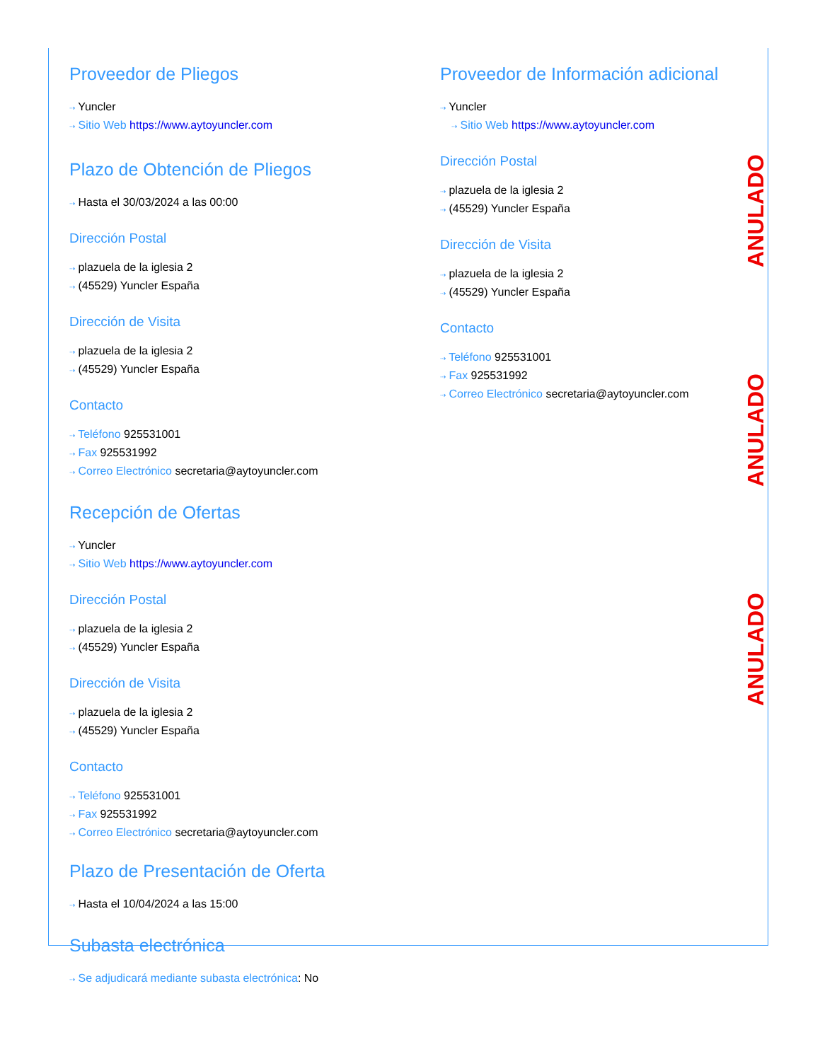ANULADO
ANULADO
ANULADO
Proveedor de Pliegos
⇢ Yuncler
⇢ Sitio Web https://www.aytoyuncler.com
Plazo de Obtención de Pliegos
⇢ Hasta el 30/03/2024 a las 00:00
Dirección Postal
⇢ plazuela de la iglesia 2
⇢ (45529) Yuncler España
Dirección de Visita
⇢ plazuela de la iglesia 2
⇢ (45529) Yuncler España
Contacto
⇢ Teléfono 925531001
⇢ Fax 925531992
⇢ Correo Electrónico secretaria@aytoyuncler.com
Recepción de Ofertas
⇢ Yuncler
⇢ Sitio Web https://www.aytoyuncler.com
Dirección Postal
⇢ plazuela de la iglesia 2
⇢ (45529) Yuncler España
Dirección de Visita
⇢ plazuela de la iglesia 2
⇢ (45529) Yuncler España
Contacto
⇢ Teléfono 925531001
⇢ Fax 925531992
⇢ Correo Electrónico secretaria@aytoyuncler.com
Plazo de Presentación de Oferta
⇢ Hasta el 10/04/2024 a las 15:00
Subasta electrónica
⇢ Se adjudicará mediante subasta electrónica: No
Proveedor de Información adicional
⇢ Yuncler
⇢ Sitio Web https://www.aytoyuncler.com
Dirección Postal
⇢ plazuela de la iglesia 2
⇢ (45529) Yuncler España
Dirección de Visita
⇢ plazuela de la iglesia 2
⇢ (45529) Yuncler España
Contacto
⇢ Teléfono 925531001
⇢ Fax 925531992
⇢ Correo Electrónico secretaria@aytoyuncler.com